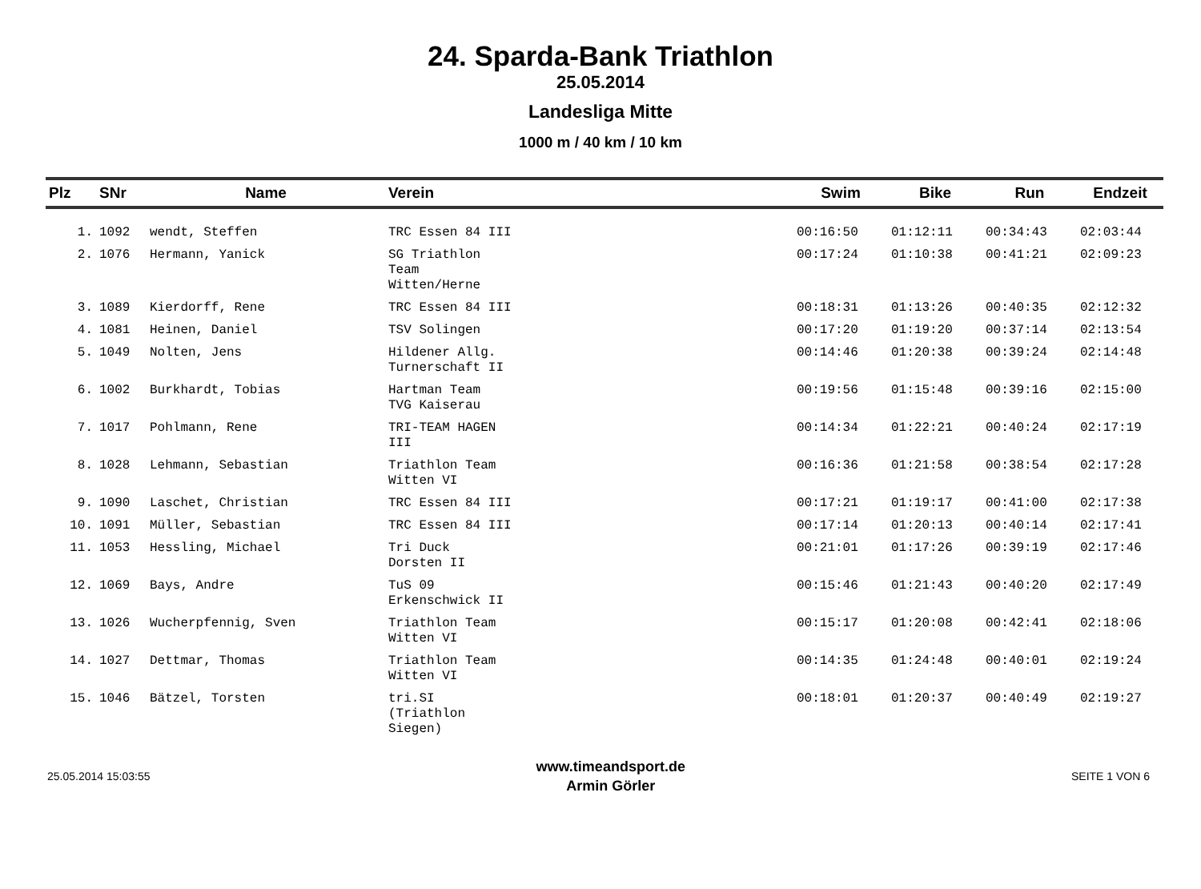24. Sparda-Bank Triathlon
25.05.2014
Landesliga Mitte
1000 m / 40 km / 10 km
| Plz | SNr | Name | Verein | Swim | Bike | Run | Endzeit |
| --- | --- | --- | --- | --- | --- | --- | --- |
| 1. | 1092 | wendt, Steffen | TRC Essen 84 III | 00:16:50 | 01:12:11 | 00:34:43 | 02:03:44 |
| 2. | 1076 | Hermann, Yanick | SG Triathlon Team Witten/Herne | 00:17:24 | 01:10:38 | 00:41:21 | 02:09:23 |
| 3. | 1089 | Kierdorff, Rene | TRC Essen 84 III | 00:18:31 | 01:13:26 | 00:40:35 | 02:12:32 |
| 4. | 1081 | Heinen, Daniel | TSV Solingen | 00:17:20 | 01:19:20 | 00:37:14 | 02:13:54 |
| 5. | 1049 | Nolten, Jens | Hildener Allg. Turnerschaft II | 00:14:46 | 01:20:38 | 00:39:24 | 02:14:48 |
| 6. | 1002 | Burkhardt, Tobias | Hartman Team TVG Kaiserau | 00:19:56 | 01:15:48 | 00:39:16 | 02:15:00 |
| 7. | 1017 | Pohlmann, Rene | TRI-TEAM HAGEN III | 00:14:34 | 01:22:21 | 00:40:24 | 02:17:19 |
| 8. | 1028 | Lehmann, Sebastian | Triathlon Team Witten VI | 00:16:36 | 01:21:58 | 00:38:54 | 02:17:28 |
| 9. | 1090 | Laschet, Christian | TRC Essen 84 III | 00:17:21 | 01:19:17 | 00:41:00 | 02:17:38 |
| 10. | 1091 | Müller, Sebastian | TRC Essen 84 III | 00:17:14 | 01:20:13 | 00:40:14 | 02:17:41 |
| 11. | 1053 | Hessling, Michael | Tri Duck Dorsten II | 00:21:01 | 01:17:26 | 00:39:19 | 02:17:46 |
| 12. | 1069 | Bays, Andre | TuS 09 Erkenschwick II | 00:15:46 | 01:21:43 | 00:40:20 | 02:17:49 |
| 13. | 1026 | Wucherpfennig, Sven | Triathlon Team Witten VI | 00:15:17 | 01:20:08 | 00:42:41 | 02:18:06 |
| 14. | 1027 | Dettmar, Thomas | Triathlon Team Witten VI | 00:14:35 | 01:24:48 | 00:40:01 | 02:19:24 |
| 15. | 1046 | Bätzel, Torsten | tri.SI (Triathlon Siegen) | 00:18:01 | 01:20:37 | 00:40:49 | 02:19:27 |
25.05.2014 15:03:55
www.timeandsport.de
Armin Görler
SEITE 1 VON 6